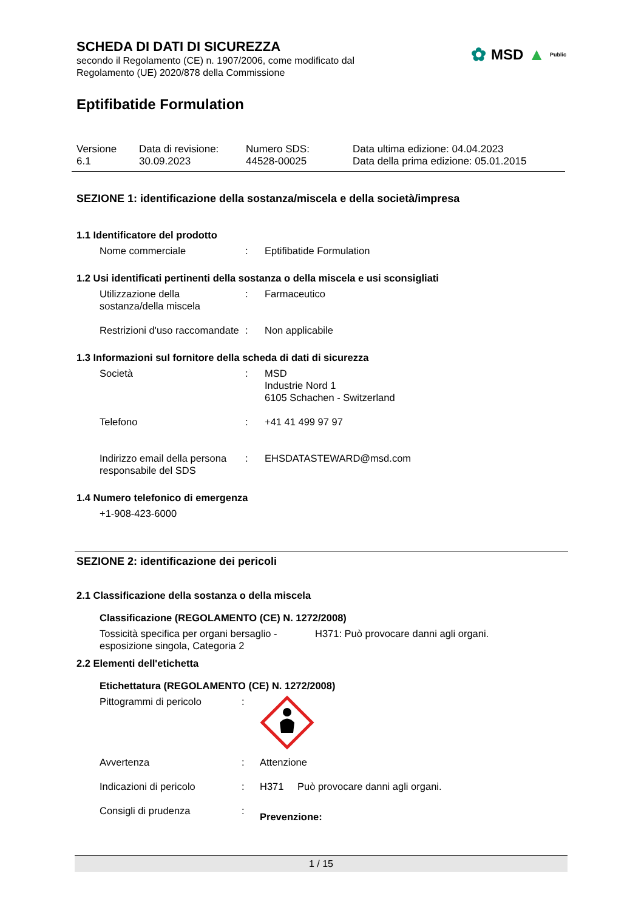✿ MSD ▲ Public
SCHEDA DI DATI DI SICUREZZA
secondo il Regolamento (CE) n. 1907/2006, come modificato dal
Regolamento (UE) 2020/878 della Commissione
Eptifibatide Formulation
Versione
6.1
Data di revisione:
30.09.2023
Numero SDS:
44528-00025
Data ultima edizione: 04.04.2023
Data della prima edizione: 05.01.2015
SEZIONE 1: identificazione della sostanza/miscela e della società/impresa
1.1 Identificatore del prodotto
Nome commerciale : Eptifibatide Formulation
1.2 Usi identificati pertinenti della sostanza o della miscela e usi sconsigliati
Utilizzazione della sostanza/della miscela
: Farmaceutico
Restrizioni d'uso raccomandate
: Non applicabile
1.3 Informazioni sul fornitore della scheda di dati di sicurezza
Società : MSD
Industrie Nord 1
6105 Schachen - Switzerland
Telefono : +41 41 499 97 97
Indirizzo email della persona responsabile del SDS
: EHSDATASTEWARD@msd.com
1.4 Numero telefonico di emergenza
+1-908-423-6000
SEZIONE 2: identificazione dei pericoli
2.1 Classificazione della sostanza o della miscela
Classificazione (REGOLAMENTO (CE) N. 1272/2008)
Tossicità specifica per organi bersaglio - esposizione singola, Categoria 2
H371: Può provocare danni agli organi.
2.2 Elementi dell'etichetta
Etichettatura (REGOLAMENTO (CE) N. 1272/2008)
Pittogrammi di pericolo :
Avvertenza : Attenzione
Indicazioni di pericolo : H371 Può provocare danni agli organi.
Consigli di prudenza :
Prevenzione:
1 / 15